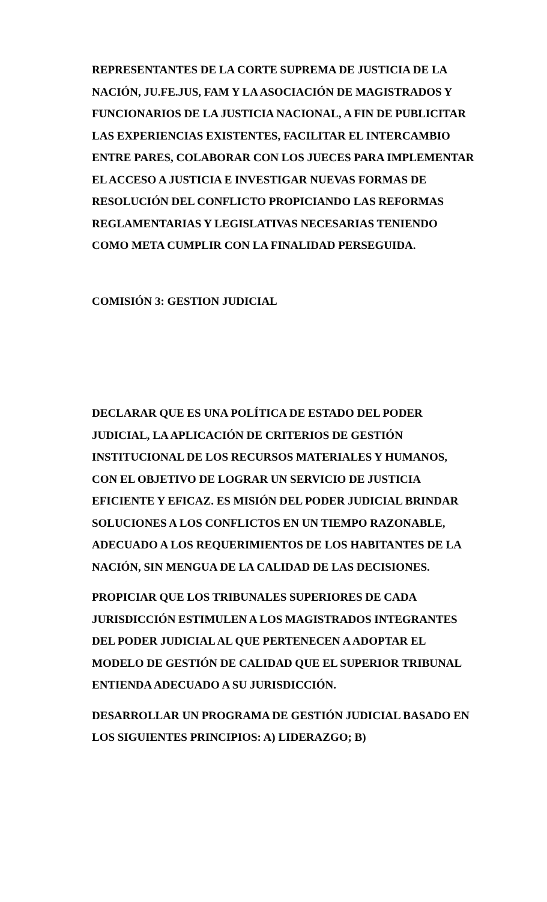REPRESENTANTES DE LA CORTE SUPREMA DE JUSTICIA DE LA NACIÓN, JU.FE.JUS, FAM Y LA ASOCIACIÓN DE MAGISTRADOS Y FUNCIONARIOS DE LA JUSTICIA NACIONAL, A FIN DE PUBLICITAR LAS EXPERIENCIAS EXISTENTES, FACILITAR EL INTERCAMBIO ENTRE PARES, COLABORAR CON LOS JUECES PARA IMPLEMENTAR EL ACCESO A JUSTICIA E INVESTIGAR NUEVAS FORMAS DE RESOLUCIÓN DEL CONFLICTO PROPICIANDO LAS REFORMAS REGLAMENTARIAS Y LEGISLATIVAS NECESARIAS TENIENDO COMO META CUMPLIR CON LA FINALIDAD PERSEGUIDA.
COMISIÓN 3: GESTION JUDICIAL
DECLARAR QUE ES UNA POLÍTICA DE ESTADO DEL PODER JUDICIAL, LA APLICACIÓN DE CRITERIOS DE GESTIÓN INSTITUCIONAL DE LOS RECURSOS MATERIALES Y HUMANOS, CON EL OBJETIVO DE LOGRAR UN SERVICIO DE JUSTICIA EFICIENTE Y EFICAZ. ES MISIÓN DEL PODER JUDICIAL BRINDAR SOLUCIONES A LOS CONFLICTOS EN UN TIEMPO RAZONABLE, ADECUADO A LOS REQUERIMIENTOS DE LOS HABITANTES DE LA NACIÓN, SIN MENGUA DE LA CALIDAD DE LAS DECISIONES.
PROPICIAR QUE LOS TRIBUNALES SUPERIORES DE CADA JURISDICCIÓN ESTIMULEN A LOS MAGISTRADOS INTEGRANTES DEL PODER JUDICIAL AL QUE PERTENECEN A ADOPTAR EL MODELO DE GESTIÓN DE CALIDAD QUE EL SUPERIOR TRIBUNAL ENTIENDA ADECUADO A SU JURISDICCIÓN.
DESARROLLAR UN PROGRAMA DE GESTIÓN JUDICIAL BASADO EN LOS SIGUIENTES PRINCIPIOS: A) LIDERAZGO; B)